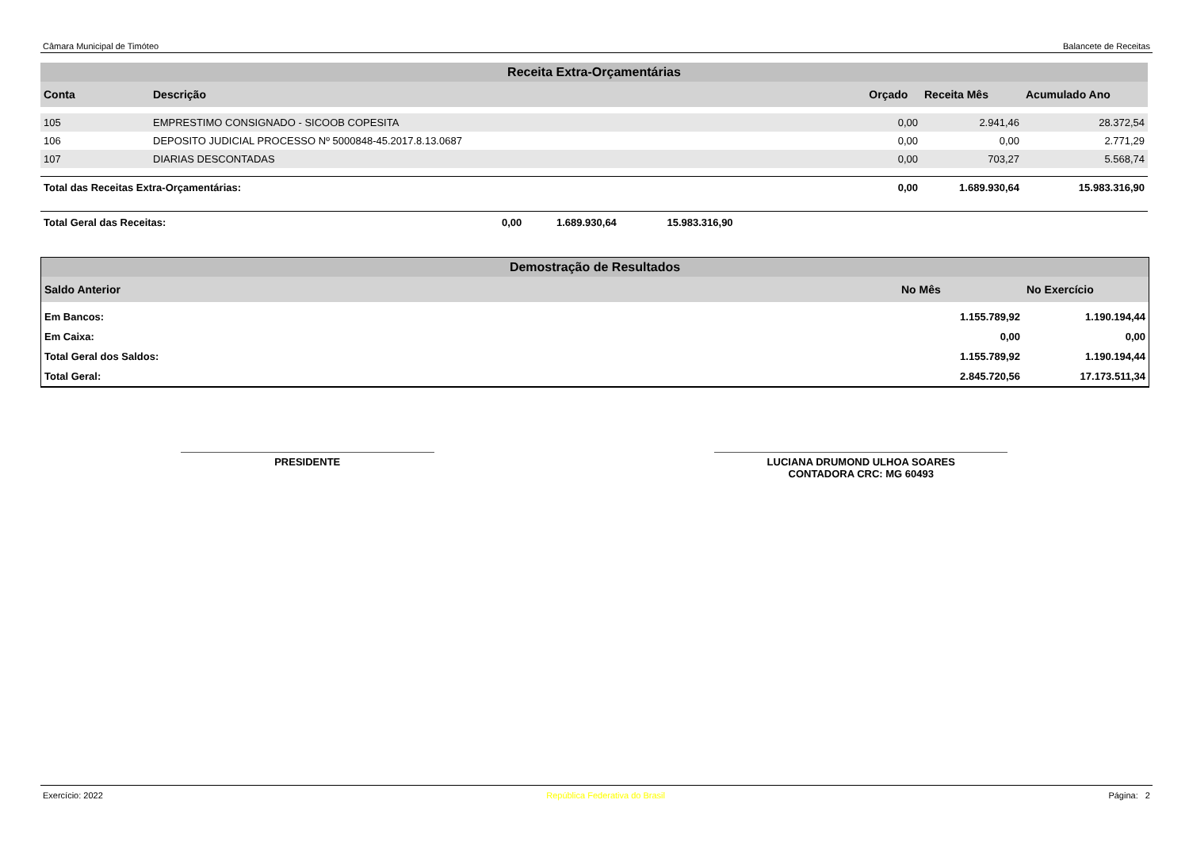Câmara Municipal de Timóteo Balancete de Receitas
Receita Extra-Orçamentárias
| Conta | Descrição | Orçado | Receita Mês | Acumulado Ano |
| --- | --- | --- | --- | --- |
| 105 | EMPRESTIMO CONSIGNADO - SICOOB COPESITA | 0,00 | 2.941,46 | 28.372,54 |
| 106 | DEPOSITO JUDICIAL PROCESSO Nº 5000848-45.2017.8.13.0687 | 0,00 | 0,00 | 2.771,29 |
| 107 | DIARIAS DESCONTADAS | 0,00 | 703,27 | 5.568,74 |
| Total das Receitas Extra-Orçamentárias: | | 0,00 | 1.689.930,64 | 15.983.316,90 |
| Total Geral das Receitas: 0,00 1.689.930,64 15.983.316,90 | | | | |
Demostração de Resultados
| Saldo Anterior | No Mês | No Exercício |
| --- | --- | --- |
| Em Bancos: | 1.155.789,92 | 1.190.194,44 |
| Em Caixa: | 0,00 | 0,00 |
| Total Geral dos Saldos: | 1.155.789,92 | 1.190.194,44 |
| Total Geral: | 2.845.720,56 | 17.173.511,34 |
PRESIDENTE LUCIANA DRUMOND ULHOA SOARES
CONTADORA CRC: MG 60493
Exercício: 2022 República Federativa do Brasil Página: 2